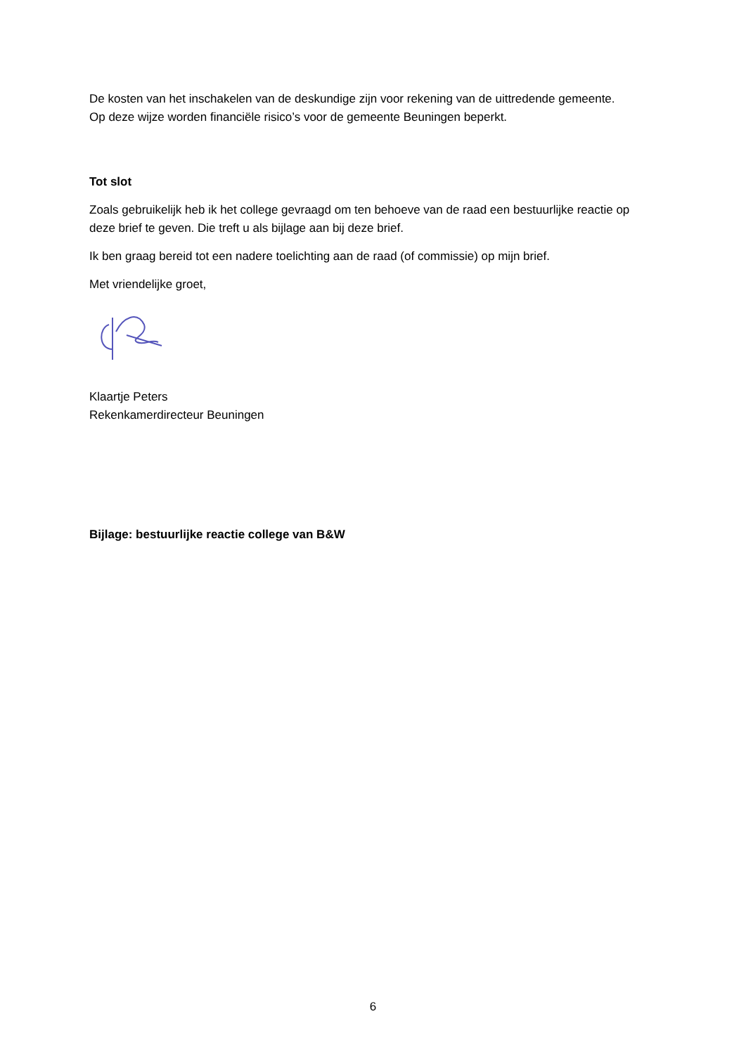De kosten van het inschakelen van de deskundige zijn voor rekening van de uittredende gemeente.
Op deze wijze worden financiële risico’s voor de gemeente Beuningen beperkt.
Tot slot
Zoals gebruikelijk heb ik het college gevraagd om ten behoeve van de raad een bestuurlijke reactie op deze brief te geven. Die treft u als bijlage aan bij deze brief.
Ik ben graag bereid tot een nadere toelichting aan de raad (of commissie) op mijn brief.
Met vriendelijke groet,
Klaartje Peters
Rekenkamerdirecteur Beuningen
Bijlage: bestuurlijke reactie college van B&W
6